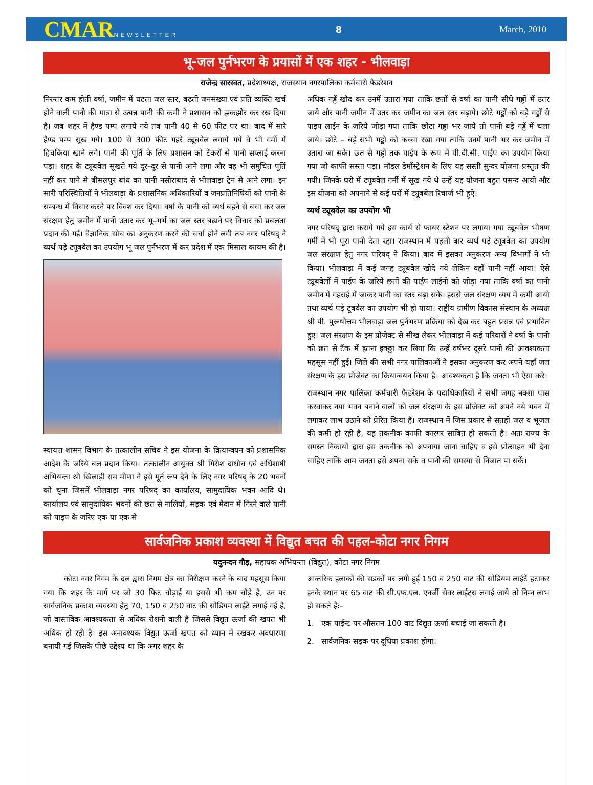CMARNEWSLETTER
8 March, 2010
भू-जल पुर्नभरण के प्रयासों में एक शहर - भीलवाड़ा
राजेन्द्र सारस्वत, प्रदेशाध्यक्ष, राजस्थान नगरपालिका कर्मचारी फैडरेशन
निरन्तर कम होती वर्षा, जमीन में घटता जल स्तर, बढ़ती जनसंख्या एवं प्रति व्यक्ति खर्च होने वाली पानी की मात्रा से उत्पन्न पानी की कमी ने प्रशासन को झकझोर कर रख दिया है। जब शहर में हैण्ड पम्प लगाये गये तब पानी 40 से 60 फीट पर था। बाद में सारे हैण्ड पम्प सूख गये। 100 से 300 फीट गहरे ट्यूबवेल लगाये गये वे भी गर्मी में हिचकिया खाने लगे। पानी की पूर्ति के लिए प्रशासन को टेंकरों से पानी सप्लाई करना पड़ा। शहर के ट्यूबवेल सूखते गये दूर–दूर से पानी आने लगा और वह भी समुचित पूर्ति नहीं कर पाने से बीसलपुर बांध का पानी नसीराबाद से भीलवाड़ा ट्रेन से आने लगा। इन सारी परिस्थितियों ने भीलवाड़ा के प्रशासनिक अधिकारियों व जनप्रतिनिधियों को पानी के सम्बन्ध में विचार करने पर विवश कर दिया। वर्षा के पानी को व्यर्थ बहने से बचा कर जल संरक्षण हेतु जमीन में पानी उतार कर भू–गर्भ का जल स्तर बढाने पर विचार को प्रबलता प्रदान की गई। वैज्ञानिक सोच का अनुकरण करने की चर्चा होने लगी तब नगर परिषद् ने व्यर्थ पड़े ट्यूबवेल का उपयोग भू जल पुर्नभरण में कर प्रदेश में एक मिसाल कायम की है।
स्वायत्त शासन विभाग के तत्कालीन सचिव ने इस योजना के क्रियान्वयन को प्रशासनिक आदेश के जरिये बल प्रदान किया। तत्कालीन आयुक्त श्री गिरीश दाधीच एवं अधिशाषी अभियन्ता श्री खिलाड़ी राम मीणा ने इसे मूर्त रूप देने के लिए नगर परिषद् के 20 भवनों को चुना जिसमें भीलवाड़ा नगर परिषद् का कार्यालय, सामुदायिक भवन आदि थे। कार्यालय एवं सामुदायिक भवनों की छत से नालियों, सड़क एवं मैदान में गिरने वाले पानी को पाइप के जरिए एक या एक से
अधिक गड्डें खोद कर उनमें उतारा गया ताकि छतों से वर्षा का पानी सीधे गड्डों में उतर जाये और पानी जमीन में उतर कर जमीन का जल स्तर बढ़ाये। छोटे गड्डों को बड़े गड्डों से पाइप लाईन के जरिये जोड़ा गया ताकि छोटा गड्डा भर जाये तो पानी बड़े गड्डें में चला जाये। छोटे – बड़े सभी गड्डो को कच्चा रखा गया ताकि उनमें पानी भर कर जमीन में उतारा जा सके। छत से गड्डों तक पाईप के रूप में पी.वी.सी. पाईप का उपयोग किया गया जो काफी सस्ता पड़ा। मॉडल डेमोंस्ट्रेशन के लिए यह सस्ती सुन्दर योजना प्रस्तुत की गयी। जिनके घरो में ट्यूबवेल गर्मी में सूख गये थे उन्हें यह योजना बहुत पसन्द आयी और इस योजना को अपनाने से कई घरों में ट्यूबबेल रिचार्ज भी हुऐ।
व्यर्थ ट्यूबवेल का उपयोग भी
नगर परिषद् द्वारा कराये गये इस कार्य से फायर स्टेशन पर लगाया गया ट्यूबवेल भीषण गर्मी में भी पूरा पानी देता रहा। राजस्थान में पहली बार व्यर्थ पड़े ट्यूबवेल का उपयोग जल संरक्षण हेतु नगर परिषद् ने किया। बाद में इसका अनुकरण अन्य विभागों ने भी किया। भीलवाड़ा में कई जगह ट्यूबवेल खोदे गये लेकिन वहाँ पानी नहीं आया। ऐसे ट्यूबवेलों में पाईप के जरिये छतों की पाईप लाईनो को जोड़ा गया ताकि वर्षा का पानी जमीन में गहराई में जाकर पानी का स्तर बढ़ा सके। इससे जल संरक्षण व्यय में कमी आयी तथा व्यर्थ पड़े टूबवेल का उपयोग भी हो पाया। राष्ट्रीय ग्रामीण विकास संस्थान के अध्यक्ष श्री पी. पुरूषोत्तम भीलवाड़ा जल पुर्नभरण प्रक्रिया को देख कर बहुत प्रसन्न एवं प्रभावित हुए। जल संरक्षण के इस प्रोजेक्ट से सीख लेकर भीलवाड़ा में कई परिवारों ने वर्षा के पानी को छत से टैंक में इतना इक्ठ्ठा कर लिया कि उन्हें वर्षभर दूसरे पानी की आवश्यकता महसूस नहीं हुई। जिले की सभी नगर पालिकाओं ने इसका अनुकरण कर अपने यहाँ जल संरक्षण के इस प्रोजेक्ट का क्रियान्वयन किया है। आवश्यकता है कि जनता भी ऐसा करे।
राजस्थान नगर पालिका कर्मचारी फैडरेशन के पदाधिकारियों ने सभी जगह नक्शा पास करवाकर नया भवन बनाने वालों को जल संरक्षण के इस प्रोजेक्ट को अपने नये भवन में लगाकर लाभ उठाने को प्रेरित किया है। राजस्थान में जिस प्रकार से सतही जल व भूजल की कमी हो रही है, यह तकनीक काफी कारगर साबित हो सकती है। अतः राज्य के समस्त निकायों द्वारा इस तकनीक को अपनाया जाना चाहिए व इसे प्रोत्साहन भी देना चाहिए ताकि आम जनता इसे अपना सके व पानी की समस्या से निजात पा सकें।
सार्वजनिक प्रकाश व्यवस्था में विद्युत बचत की पहल-कोटा नगर निगम
यदुनन्दन गौड़, सहायक अभियन्ता (विद्युत), कोटा नगर निगम
कोटा नगर निगम के दल द्वारा निगम क्षेत्र का निरीक्षण करने के बाद महसूस किया गया कि शहर के मार्ग पर जो 30 फिट चौड़ाई या इससे भी कम चौड़े है, उन पर सार्वजनिक प्रकाश व्यवस्था हेतु 70, 150 व 250 वाट की सोडियम लाईटें लगाई गई है, जो वास्तविक आवश्यकता से अधिक रोशनी वाली है जिससे विद्युत ऊर्जा की खपत भी अधिक हो रही है। इस अनावश्यक विद्युत ऊर्जा खपत को ध्यान में रखकर अवधारणा बनायी गई जिसके पीछे उद्देश्य था कि अगर शहर के
आन्तरिक इलाकों की सडकों पर लगी हुई 150 व 250 वाट की सोडियम लाईटें हटाकर इनके स्थान पर 65 वाट की सी.एफ.एल. एनर्जी सेवर लाईट्स लगाई जाये तो निम्न लाभ हो सकते हैः–
1. एक पाईन्ट पर औसतन 100 वाट विद्युत ऊर्जा बचाई जा सकती है।
2. सार्वजनिक सड़क पर दूधिया प्रकाश होगा।